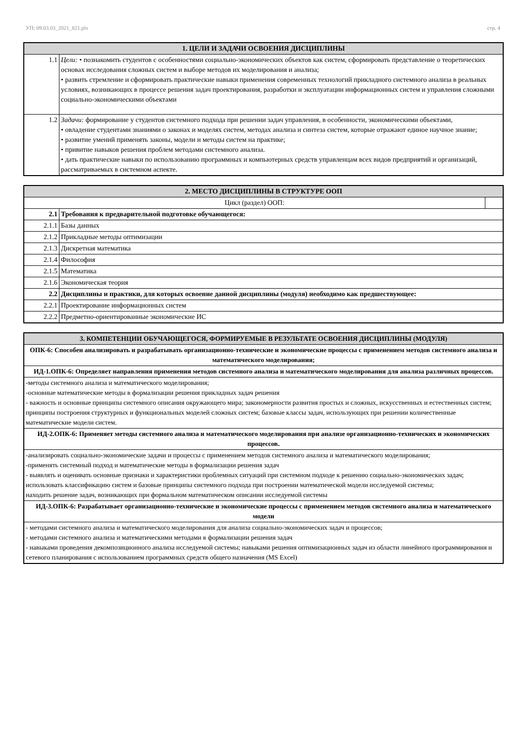УП: 09.03.03_2021_821.plx стр. 4
| 1. ЦЕЛИ И ЗАДАЧИ ОСВОЕНИЯ ДИСЦИПЛИНЫ | |
| --- | --- |
| 1.1 | Цели: • познакомить студентов с особенностями социально-экономических объектов как систем, сформировать представление о теоретических основах исследования сложных систем и выборе методов их моделирования и анализа; • развить стремление и сформировать практические навыки применения современных технологий прикладного системного анализа в реальных условиях, возникающих в процессе решения задач проектирования, разработки и эксплуатации информационных систем и управления сложными социально-экономическими объектами |
| 1.2 | Задачи: формирование у студентов системного подхода при решении задач управления, в особенности, экономическими объектами, • овладение студентами знаниями о законах и моделях систем, методах анализа и синтеза систем, которые отражают единое научное знание; • развитие умений применять законы, модели и методы систем на практике; • привитие навыков решения проблем методами системного анализа. • дать практические навыки по использованию программных и компьютерных средств управленцам всех видов предприятий и организаций, рассматриваемых в системном аспекте. |
| 2. МЕСТО ДИСЦИПЛИНЫ В СТРУКТУРЕ ООП | | |
| --- | --- | --- |
| Цикл (раздел) ООП: | | |
| 2.1 | Требования к предварительной подготовке обучающегося: | |
| 2.1.1 | Базы данных | |
| 2.1.2 | Прикладные методы оптимизации | |
| 2.1.3 | Дискретная математика | |
| 2.1.4 | Философия | |
| 2.1.5 | Математика | |
| 2.1.6 | Экономическая теория | |
| 2.2 | Дисциплины и практики, для которых освоение данной дисциплины (модуля) необходимо как предшествующее: | |
| 2.2.1 | Проектирование информационных систем | |
| 2.2.2 | Предметно-ориентированные экономические ИС | |
| 3. КОМПЕТЕНЦИИ ОБУЧАЮЩЕГОСЯ, ФОРМИРУЕМЫЕ В РЕЗУЛЬТАТЕ ОСВОЕНИЯ ДИСЦИПЛИНЫ (МОДУЛЯ) |
| --- |
| ОПК-6: Способен анализировать и разрабатывать организационно-технические и экономические процессы с применением методов системного анализа и математического моделирования; |
| ИД-1.ОПК-6: Определяет направления применения методов системного анализа и математического моделирования для анализа различных процессов. |
| -методы системного анализа и математического моделирования; -основные математические методы в формализации решения прикладных задач решения - важность и основные принципы системного описания окружающего мира; закономерности развития простых и сложных, искусственных и естественных систем; принципы построения структурных и функциональных моделей сложных систем; базовые классы задач, использующих при решении количественные математические модели систем. |
| ИД-2.ОПК-6: Применяет методы системного анализа и математического моделирования при анализе организационно-технических и экономических процессов. |
| -анализировать социально-экономические задачи и процессы с применением методов системного анализа и математического моделирования; -применять системный подход и математические методы в формализации решения задач - выявлять и оценивать основные признаки и характеристики проблемных ситуаций при системном подходе к решению социально-экономических задач; использовать классификацию систем и базовые принципы системного подхода при построении математической модели исследуемой системы; находить решение задач, возникающих при формальном математическом описании исследуемой системы |
| ИД-3.ОПК-6: Разрабатывает организационно-технические и экономические процессы с применением методов системного анализа и математического модели |
| - методами системного анализа и математического моделирования для анализа социально-экономических задач и процессов; - методами системного анализа и математическими методами в формализации решения задач - навыками проведения декомпозиционного анализа исследуемой системы; навыками решения оптимизационных задач из области линейного программирования и сетевого планирования с использованием программных средств общего назначения (MS Excel) |